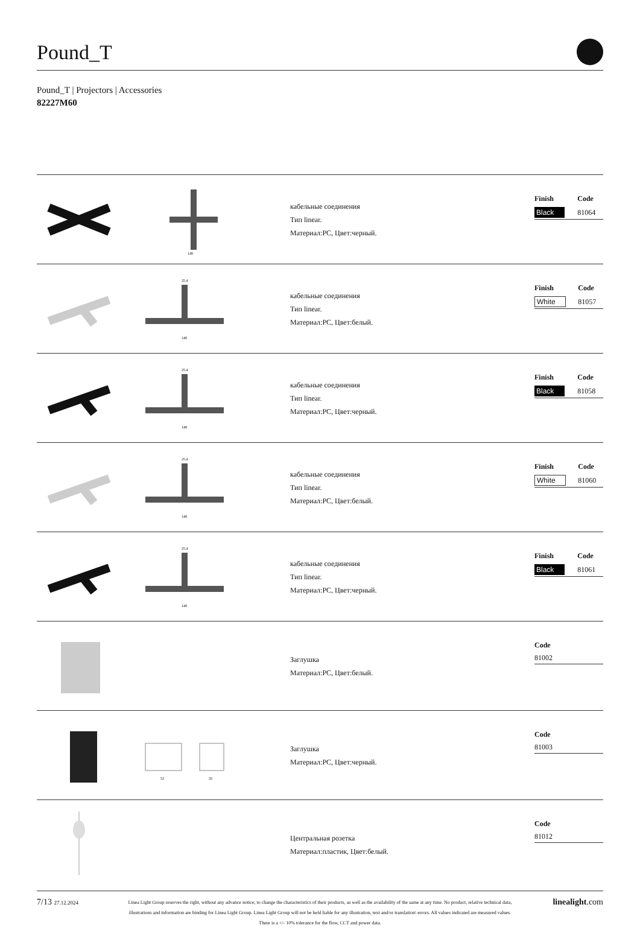Pound_T
Pound_T | Projectors | Accessories
82227M60
148
кабельные соединения
Тип linear.
Материал:PC, Цвет:черный.
| Finish | Code |
| --- | --- |
| Black | 81064 |
25.4
148
кабельные соединения
Тип linear.
Материал:PC, Цвет:белый.
| Finish | Code |
| --- | --- |
| White | 81057 |
25.4
148
кабельные соединения
Тип linear.
Материал:PC, Цвет:черный.
| Finish | Code |
| --- | --- |
| Black | 81058 |
25.4
148
кабельные соединения
Тип linear.
Материал:PC, Цвет:белый.
| Finish | Code |
| --- | --- |
| White | 81060 |
25.4
148
кабельные соединения
Тип linear.
Материал:PC, Цвет:черный.
| Finish | Code |
| --- | --- |
| Black | 81061 |
Заглушка
Материал:PC, Цвет:белый.
| | Code |
| --- | --- |
| | 81002 |
52
32
Заглушка
Материал:PC, Цвет:черный.
| | Code |
| --- | --- |
| | 81003 |
Центральная розетка
Материал:пластик, Цвет:белый.
| | Code |
| --- | --- |
| | 81012 |
7/13 27.12.2024
Linea Light Group reserves the right, without any advance notice, to change the characteristics of their products, as well as the availability of the same at any time. No product, relative technical data, illustrations and information are binding for Linea Light Group. Linea Light Group will not be held liable for any illustration, text and/or translation\ errors. All values indicated are measured values. There is a +/- 10% tolerance for the flow, CCT and power data.
linealight.com